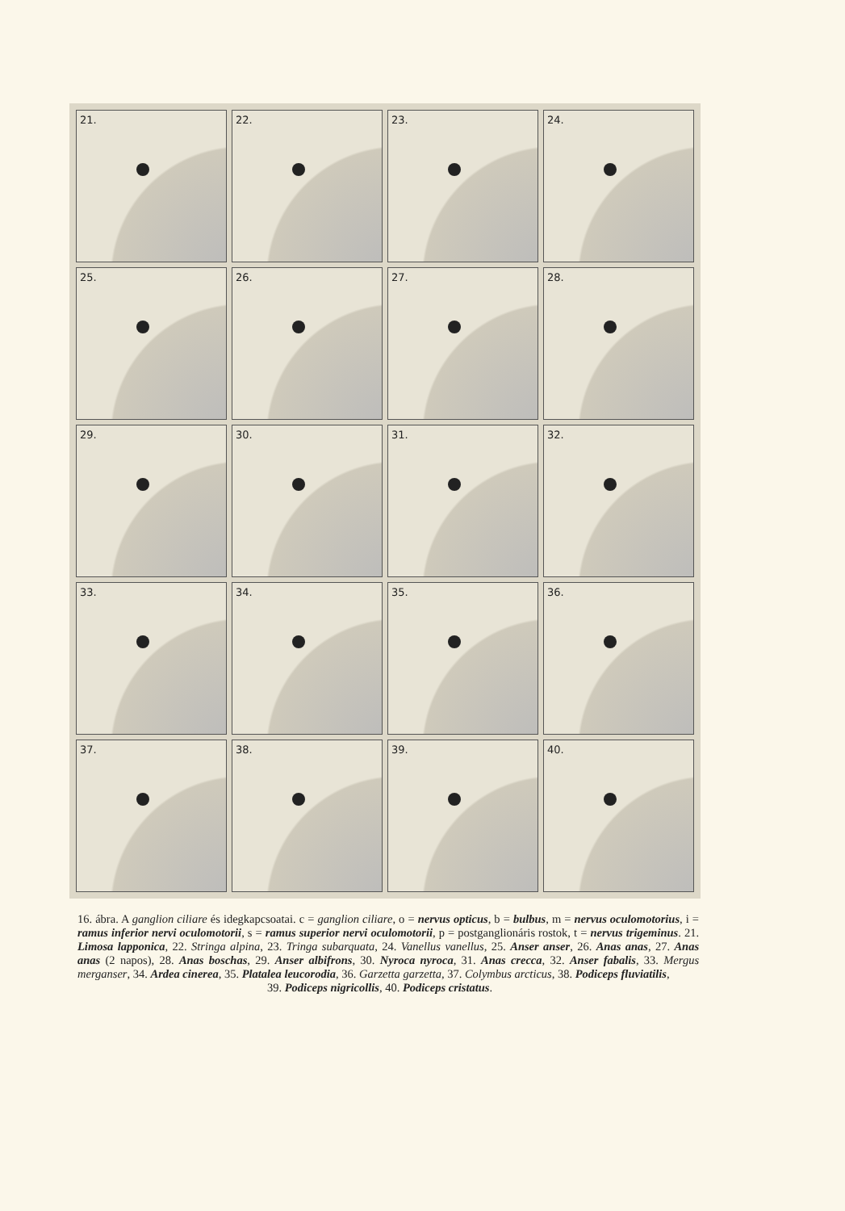21.
22.
23.
24.
25.
26.
27.
28.
29.
30.
31.
32.
33.
34.
35.
36.
37.
38.
39.
40.
16. ábra. A ganglion ciliare és idegkapcsoatai. c = ganglion ciliare, o = nervus opticus, b = bulbus, m = nervus oculomotorius, i = ramus inferior nervi oculomotorii, s = ramus superior nervi oculomotorii, p = postganglionáris rostok, t = nervus trigeminus. 21. Limosa lapponica, 22. Stringa alpina, 23. Tringa subarquata, 24. Vanellus vanellus, 25. Anser anser, 26. Anas anas, 27. Anas anas (2 napos), 28. Anas boschas, 29. Anser albifrons, 30. Nyroca nyroca, 31. Anas crecca, 32. Anser fabalis, 33. Mergus merganser, 34. Ardea cinerea, 35. Platalea leucorodia, 36. Garzetta garzetta, 37. Colymbus arcticus, 38. Podiceps fluviatilis,
39. Podiceps nigricollis, 40. Podiceps cristatus.